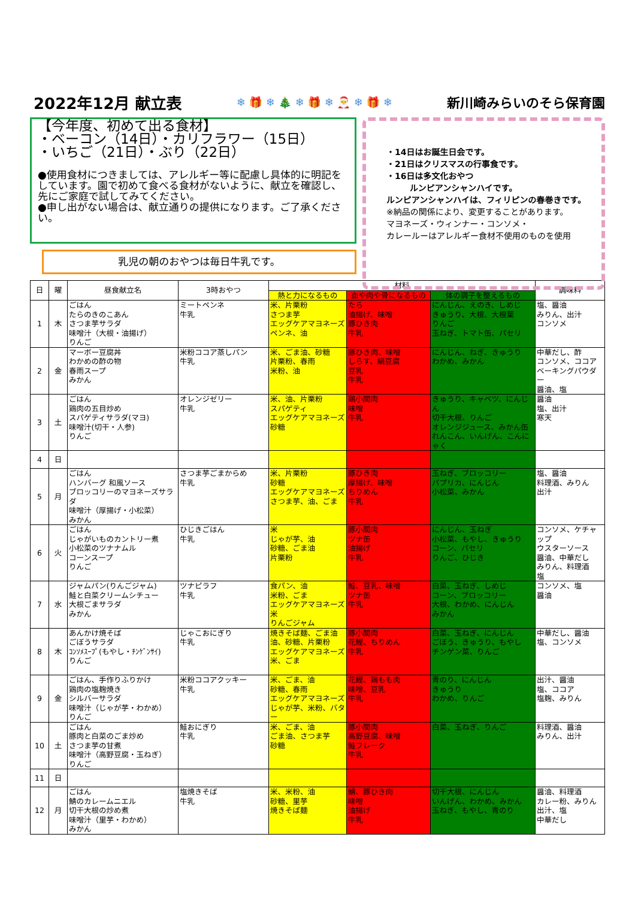2022年12月 献立表
❄ 🎁 ❄ 🎄 ❄ 🎁 ❄ 🎅 ❄ 🎁 ❄ 新川崎みらいのそら保育園
【今年度、初めて出る食材】
・ベーコン（14日）・カリフラワー（15日）
・いちご（21日）・ぶり（22日）
●使用食材につきましては、アレルギー等に配慮し具体的に明記をしています。園で初めて食べる食材がないように、献立を確認し、先にご家庭で試してみてください。
●申し出がない場合は、献立通りの提供になります。ご了承ください。
乳児の朝のおやつは毎日牛乳です。
・14日はお誕生日会です。
・21日はクリスマスの行事食です。
・16日は多文化おやつ
ルンピアンシャンハイです。
ルンピアンシャンハイは、フィリピンの春巻きです。
※納品の関係により、変更することがあります。
マヨネーズ・ウィンナー・コンソメ・
カレールーはアレルギー食材不使用のものを使用
| 日 | 曜 | 昼食献立名 | 3時おやつ | 材料 | | | 調味料 |
| --- | --- | --- | --- | --- | --- | --- | --- |
| | | | | 熱と力になるもの | 血や肉や骨になるもの | 体の調子を整えるもの | |
| 1 | 木 | ごはん たらのきのこあん さつま芋サラダ 味噌汁（大根・油揚げ） りんご | ミートペンネ 牛乳 | 米、片栗粉 さつま芋 エッグケアマヨネーズ ペンネ、油 | たら 油揚げ、味噌 豚ひき肉 牛乳 | にんじん、えのき、しめじ きゅうり、大根、大根葉 りんご 玉ねぎ、トマト缶、パセリ | 塩、醤油 みりん、出汁 コンソメ |
| 2 | 金 | マーボー豆腐丼 わかめの酢の物 春雨スープ みかん | 米粉ココア蒸しパン 牛乳 | 米、ごま油、砂糖 片栗粉、春雨 米粉、油 | 豚ひき肉、味噌 しらす、絹豆腐 豆乳 牛乳 | にんじん、ねぎ、きゅうり わかめ、みかん | 中華だし、酢 コンソメ、ココア ベーキングパウダー 醤油、塩 |
| 3 | 土 | ごはん 鶏肉の五目炒め スパゲティサラダ(マヨ) 味噌汁(切干・人参) りんご | オレンジゼリー 牛乳 | 米、油、片栗粉 スパゲティ エッグケアマヨネーズ 砂糖 | 鶏小間肉 味噌 牛乳 | きゅうり、キャベツ、にんじん 切干大根、りんご オレンジジュース、みかん缶 れんこん、いんげん、こんにゃく | 醤油 塩、出汁 寒天 |
| 4 | 日 | | | | | | |
| 5 | 月 | ごはん ハンバーグ 和風ソース ブロッコリーのマヨネーズサラダ 味噌汁（厚揚げ・小松菜） みかん | さつま芋ごまからめ 牛乳 | 米、片栗粉 砂糖 エッグケアマヨネーズ さつま芋、油、ごま | 豚ひき肉 厚揚げ、味噌 ちりめん 牛乳 | 玉ねぎ、ブロッコリー パプリカ、にんじん 小松菜、みかん | 塩、醤油 料理酒、みりん 出汁 |
| 6 | 火 | ごはん じゃがいものカントリー煮 小松菜のツナナムル コーンスープ りんご | ひじきごはん 牛乳 | 米 じゃが芋、油 砂糖、ごま油 片栗粉 | 豚小間肉 ツナ缶 油揚げ 牛乳 | にんじん、玉ねぎ 小松菜、もやし、きゅうり コーン、パセリ りんご、ひじき | コンソメ、ケチャップ ウスターソース 醤油、中華だし みりん、料理酒 塩 |
| 7 | 水 | ジャムパン(りんごジャム) 鮭と白菜クリームシチュー 大根ごまサラダ みかん | ツナピラフ 牛乳 | 食パン、油 米粉、ごま エッグケアマヨネーズ 米 りんごジャム | 鮭、豆乳、味噌 ツナ缶 牛乳 | 白菜、玉ねぎ、しめじ コーン、ブロッコリー 大根、わかめ、にんじん みかん | コンソメ、塩 醤油 |
| 8 | 木 | あんかけ焼そば ごぼうサラダ ｺﾝｿﾒｽｰﾌﾟ(もやし・ﾁﾝｹﾞﾝｻｲ) りんご | じゃこおにぎり 牛乳 | 焼きそば麺、ごま油 油、砂糖、片栗粉 エッグケアマヨネーズ 米、ごま | 豚小間肉 花鰹、ちりめん 牛乳 | 白菜、玉ねぎ、にんじん ごぼう、きゅうり、もやし チンゲン菜、りんご | 中華だし、醤油 塩、コンソメ |
| 9 | 金 | ごはん、手作りふりかけ 鶏肉の塩麹焼き シルバーサラダ 味噌汁（じゃが芋・わかめ） りんご | 米粉ココアクッキー 牛乳 | 米、ごま、油 砂糖、春雨 エッグケアマヨネーズ じゃが芋、米粉、バター | 花鰹、鶏もも肉 味噌、豆乳 牛乳 | 青のり、にんじん きゅうり わかめ、りんご | 出汁、醤油 塩、ココア 塩麹、みりん |
| 10 | 土 | ごはん 豚肉と白菜のごま炒め さつま芋の甘煮 味噌汁（高野豆腐・玉ねぎ） りんご | 鮭おにぎり 牛乳 | 米、ごま、油 ごま油、さつま芋 砂糖 | 豚小間肉 高野豆腐、味噌 鮭フレーク 牛乳 | 白菜、玉ねぎ、りんご | 料理酒、醤油 みりん、出汁 |
| 11 | 日 | | | | | | |
| 12 | 月 | ごはん 鯖のカレームニエル 切干大根の炒め煮 味噌汁（里芋・わかめ） みかん | 塩焼きそば 牛乳 | 米、米粉、油 砂糖、里芋 焼きそば麺 | 鯖、豚ひき肉 味噌 油揚げ 牛乳 | 切干大根、にんじん いんげん、わかめ、みかん 玉ねぎ、もやし、青のり | 醤油、料理酒 カレー粉、みりん 出汁、塩 中華だし |